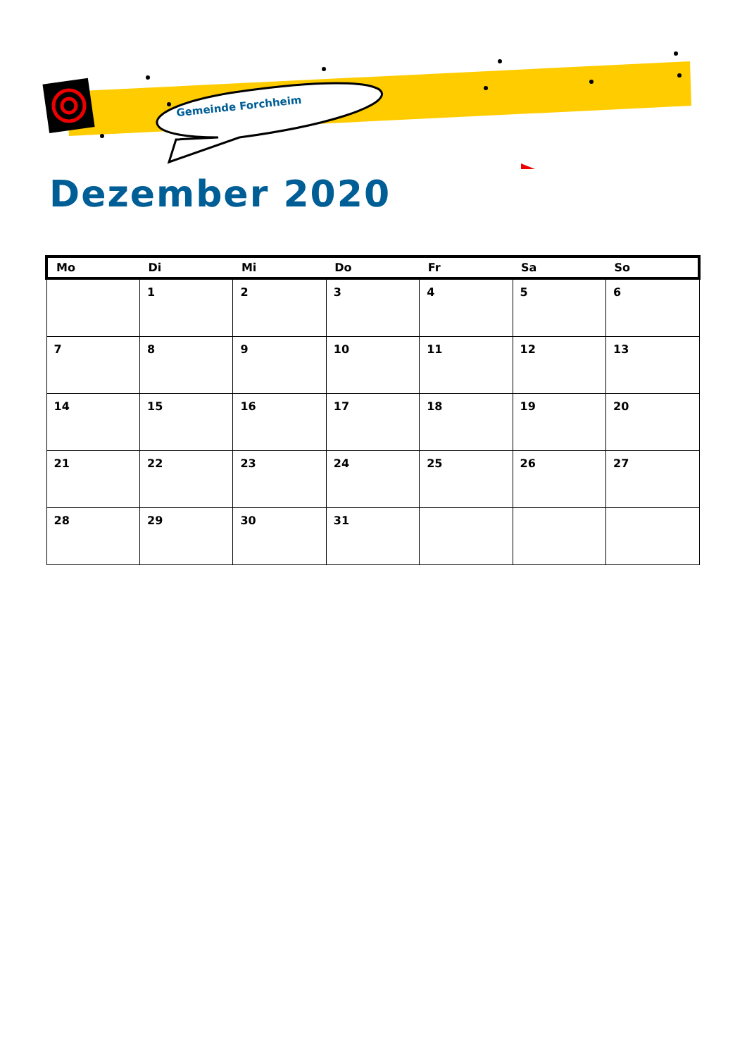Gemeinde Forchheim
Dezember 2020
| Mo | Di | Mi | Do | Fr | Sa | So |
| --- | --- | --- | --- | --- | --- | --- |
| | 1 | 2 | 3 | 4 | 5 | 6 |
| 7 | 8 | 9 | 10 | 11 | 12 | 13 |
| 14 | 15 | 16 | 17 | 18 | 19 | 20 |
| 21 | 22 | 23 | 24 | 25 | 26 | 27 |
| 28 | 29 | 30 | 31 | | | |